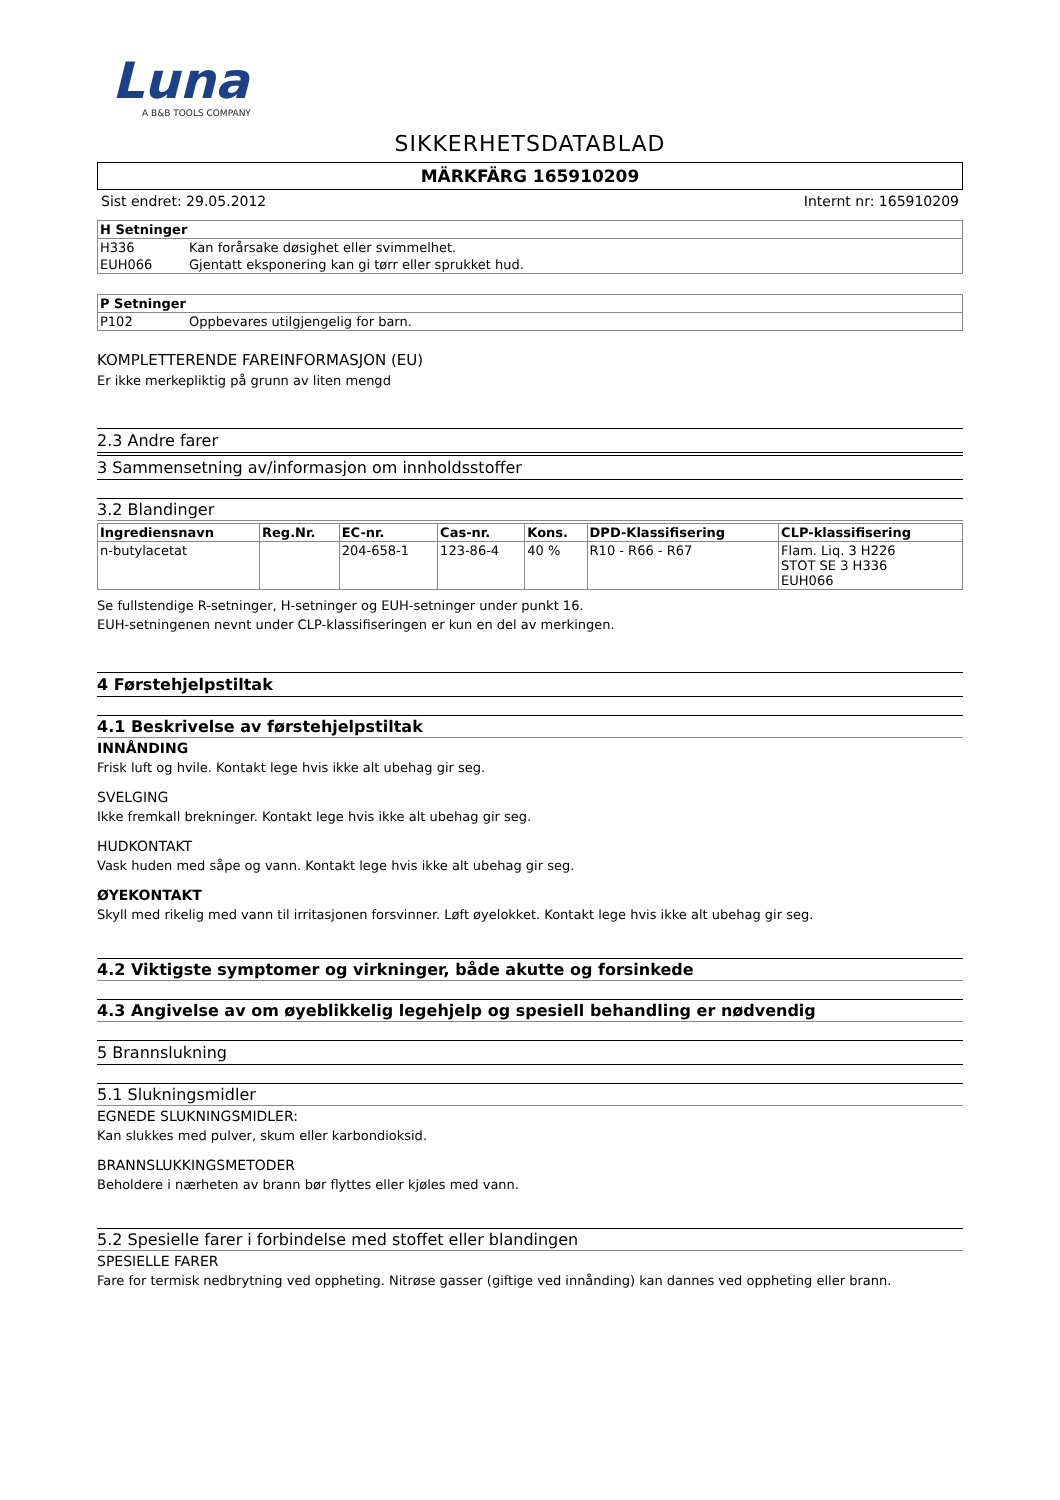Luna
A B&B TOOLS COMPANY
SIKKERHETSDATABLAD
MÄRKFÄRG 165910209
Sist endret: 29.05.2012 Internt nr: 165910209
| H Setninger | |
| --- | --- |
| H336 | Kan forårsake døsighet eller svimmelhet. |
| EUH066 | Gjentatt eksponering kan gi tørr eller sprukket hud. |
| P Setninger | |
| --- | --- |
| P102 | Oppbevares utilgjengelig for barn. |
KOMPLETTERENDE FAREINFORMASJON (EU)
Er ikke merkepliktig på grunn av liten mengd
2.3 Andre farer
3 Sammensetning av/informasjon om innholdsstoffer
3.2 Blandinger
| Ingrediensnavn | Reg.Nr. | EC-nr. | Cas-nr. | Kons. | DPD-Klassifisering | CLP-klassifisering |
| --- | --- | --- | --- | --- | --- | --- |
| n-butylacetat | | 204-658-1 | 123-86-4 | 40 % | R10 - R66 - R67 | Flam. Liq. 3 H226 STOT SE 3 H336 EUH066 |
Se fullstendige R-setninger, H-setninger og EUH-setninger under punkt 16.
EUH-setningenen nevnt under CLP-klassifiseringen er kun en del av merkingen.
4 Førstehjelpstiltak
4.1 Beskrivelse av førstehjelpstiltak
INNÅNDING
Frisk luft og hvile. Kontakt lege hvis ikke alt ubehag gir seg.
SVELGING
Ikke fremkall brekninger. Kontakt lege hvis ikke alt ubehag gir seg.
HUDKONTAKT
Vask huden med såpe og vann. Kontakt lege hvis ikke alt ubehag gir seg.
ØYEKONTAKT
Skyll med rikelig med vann til irritasjonen forsvinner. Løft øyelokket. Kontakt lege hvis ikke alt ubehag gir seg.
4.2 Viktigste symptomer og virkninger, både akutte og forsinkede
4.3 Angivelse av om øyeblikkelig legehjelp og spesiell behandling er nødvendig
5 Brannslukning
5.1 Slukningsmidler
EGNEDE SLUKNINGSMIDLER:
Kan slukkes med pulver, skum eller karbondioksid.
BRANNSLUKKINGSMETODER
Beholdere i nærheten av brann bør flyttes eller kjøles med vann.
5.2 Spesielle farer i forbindelse med stoffet eller blandingen
SPESIELLE FARER
Fare for termisk nedbrytning ved oppheting. Nitrøse gasser (giftige ved innånding) kan dannes ved oppheting eller brann.